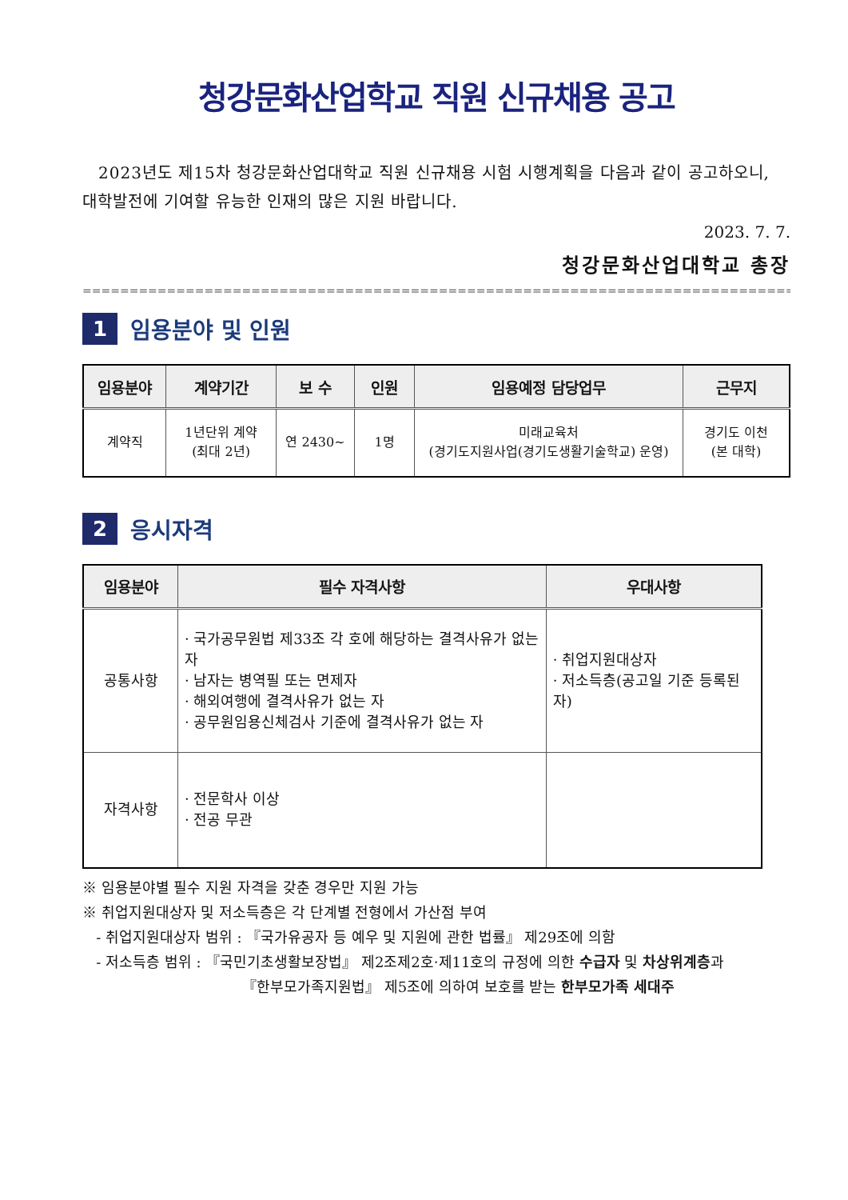청강문화산업학교 직원 신규채용 공고
2023년도 제15차 청강문화산업대학교 직원 신규채용 시험 시행계획을 다음과 같이 공고하오니, 대학발전에 기여할 유능한 인재의 많은 지원 바랍니다.
2023. 7. 7.
청강문화산업대학교 총장
==========================================================================================
1
임용분야 및 인원
| 임용분야 | 계약기간 | 보 수 | 인원 | 임용예정 담당업무 | 근무지 |
| --- | --- | --- | --- | --- | --- |
| 계약직 | 1년단위 계약 (최대 2년) | 연 2430~ | 1명 | 미래교육처 (경기도지원사업(경기도생활기술학교) 운영) | 경기도 이천 (본 대학) |
2
응시자격
| 임용분야 | 필수 자격사항 | 우대사항 |
| --- | --- | --- |
| 공통사항 | · 국가공무원법 제33조 각 호에 해당하는 결격사유가 없는 자 · 남자는 병역필 또는 면제자 · 해외여행에 결격사유가 없는 자 · 공무원임용신체검사 기준에 결격사유가 없는 자 | · 취업지원대상자 · 저소득층(공고일 기준 등록된 자) |
| 자격사항 | · 전문학사 이상 · 전공 무관 | |
※ 임용분야별 필수 지원 자격을 갖춘 경우만 지원 가능
※ 취업지원대상자 및 저소득층은 각 단계별 전형에서 가산점 부여
- 취업지원대상자 범위 : 『국가유공자 등 예우 및 지원에 관한 법률』 제29조에 의함
- 저소득층 범위 : 『국민기초생활보장법』 제2조제2호·제11호의 규정에 의한 수급자 및 차상위계층과
『한부모가족지원법』 제5조에 의하여 보호를 받는 한부모가족 세대주